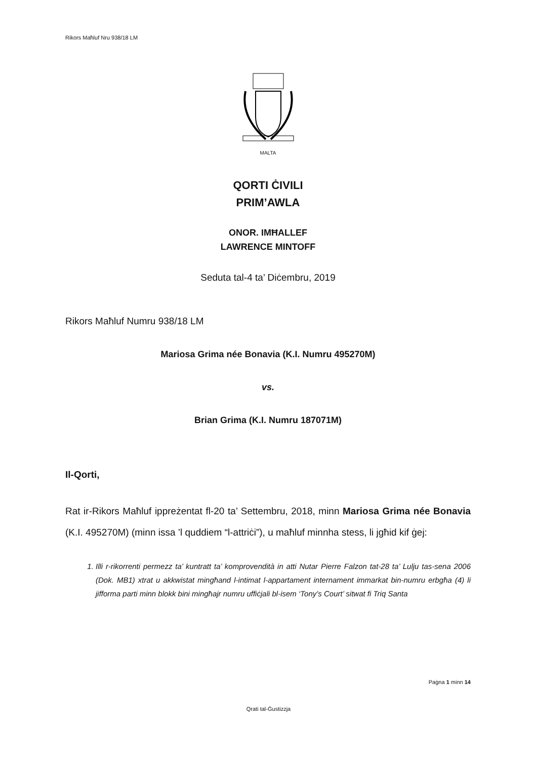Rikors Maħluf Nru 938/18 LM
MALTA
QORTI ĊIVILI
PRIM’AWLA
ONOR. IMĦALLEF
LAWRENCE MINTOFF
Seduta tal-4 ta’ Diċembru, 2019
Rikors Maħluf Numru 938/18 LM
Mariosa Grima née Bonavia (K.I. Numru 495270M)
vs.
Brian Grima (K.I. Numru 187071M)
Il-Qorti,
Rat ir-Rikors Maħluf ippreżentat fl-20 ta’ Settembru, 2018, minn Mariosa Grima née Bonavia (K.I. 495270M) (minn issa ’l quddiem “l-attriċi”), u maħluf minnha stess, li jgħid kif ġej:
1. Illi r-rikorrenti permezz ta’ kuntratt ta’ komprovendità in atti Nutar Pierre Falzon tat-28 ta’ Lulju tas-sena 2006 (Dok. MB1) xtrat u akkwistat mingħand l-intimat l-appartament internament immarkat bin-numru erbgħa (4) li jifforma parti minn blokk bini mingħajr numru uffiċjali bl-isem ‘Tony’s Court’ sitwat fi Triq Santa
Paġna 1 minn 14
Qrati tal-Ġustizzja